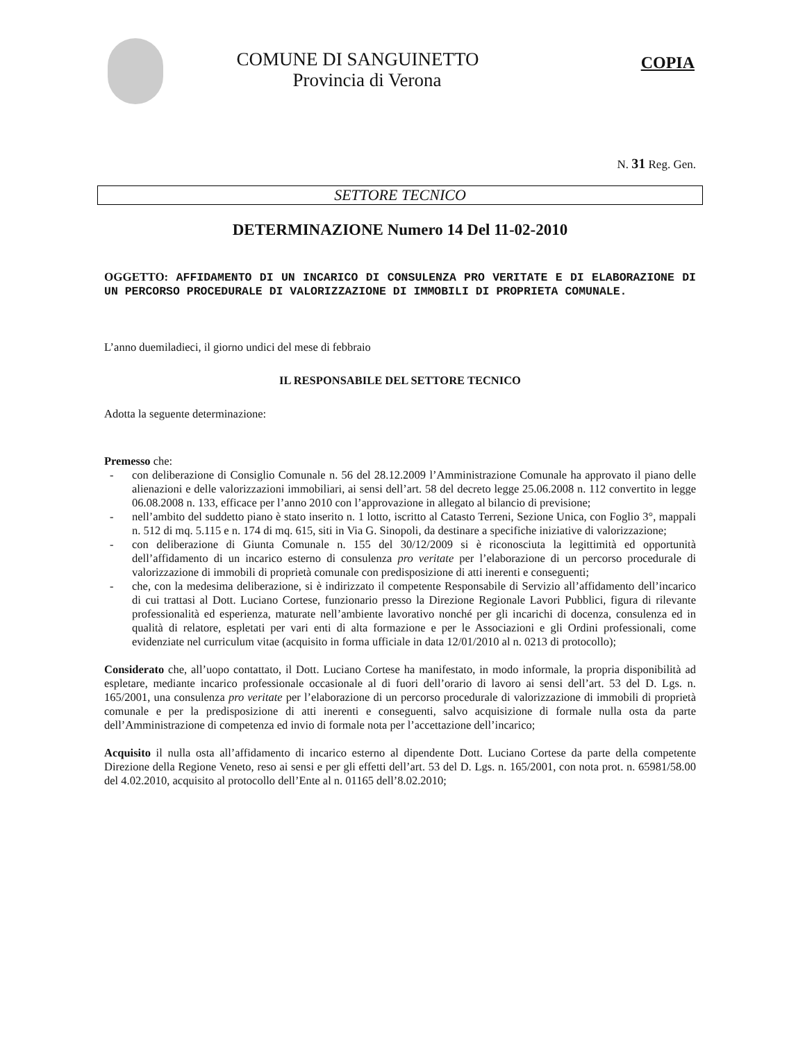COMUNE DI SANGUINETTO
Provincia di Verona
COPIA
N. 31 Reg. Gen.
SETTORE TECNICO
DETERMINAZIONE Numero 14 Del 11-02-2010
OGGETTO: AFFIDAMENTO DI UN INCARICO DI CONSULENZA PRO VERITATE E DI ELABORAZIONE DI UN PERCORSO PROCEDURALE DI VALORIZZAZIONE DI IMMOBILI DI PROPRIETA COMUNALE.
L’anno duemiladieci, il giorno undici del mese di febbraio
IL RESPONSABILE DEL SETTORE TECNICO
Adotta la seguente determinazione:
Premesso che:
- con deliberazione di Consiglio Comunale n. 56 del 28.12.2009 l’Amministrazione Comunale ha approvato il piano delle alienazioni e delle valorizzazioni immobiliari, ai sensi dell’art. 58 del decreto legge 25.06.2008 n. 112 convertito in legge 06.08.2008 n. 133, efficace per l’anno 2010 con l’approvazione in allegato al bilancio di previsione;
- nell’ambito del suddetto piano è stato inserito n. 1 lotto, iscritto al Catasto Terreni, Sezione Unica, con Foglio 3°, mappali n. 512 di mq. 5.115 e n. 174 di mq. 615, siti in Via G. Sinopoli, da destinare a specifiche iniziative di valorizzazione;
- con deliberazione di Giunta Comunale n. 155 del 30/12/2009 si è riconosciuta la legittimità ed opportunità dell’affidamento di un incarico esterno di consulenza pro veritate per l’elaborazione di un percorso procedurale di valorizzazione di immobili di proprietà comunale con predisposizione di atti inerenti e conseguenti;
- che, con la medesima deliberazione, si è indirizzato il competente Responsabile di Servizio all’affidamento dell’incarico di cui trattasi al Dott. Luciano Cortese, funzionario presso la Direzione Regionale Lavori Pubblici, figura di rilevante professionalità ed esperienza, maturate nell’ambiente lavorativo nonché per gli incarichi di docenza, consulenza ed in qualità di relatore, espletati per vari enti di alta formazione e per le Associazioni e gli Ordini professionali, come evidenziate nel curriculum vitae (acquisito in forma ufficiale in data 12/01/2010 al n. 0213 di protocollo);
Considerato che, all’uopo contattato, il Dott. Luciano Cortese ha manifestato, in modo informale, la propria disponibilità ad espletare, mediante incarico professionale occasionale al di fuori dell’orario di lavoro ai sensi dell’art. 53 del D. Lgs. n. 165/2001, una consulenza pro veritate per l’elaborazione di un percorso procedurale di valorizzazione di immobili di proprietà comunale e per la predisposizione di atti inerenti e conseguenti, salvo acquisizione di formale nulla osta da parte dell’Amministrazione di competenza ed invio di formale nota per l’accettazione dell’incarico;
Acquisito il nulla osta all’affidamento di incarico esterno al dipendente Dott. Luciano Cortese da parte della competente Direzione della Regione Veneto, reso ai sensi e per gli effetti dell’art. 53 del D. Lgs. n. 165/2001, con nota prot. n. 65981/58.00 del 4.02.2010, acquisito al protocollo dell’Ente al n. 01165 dell’8.02.2010;